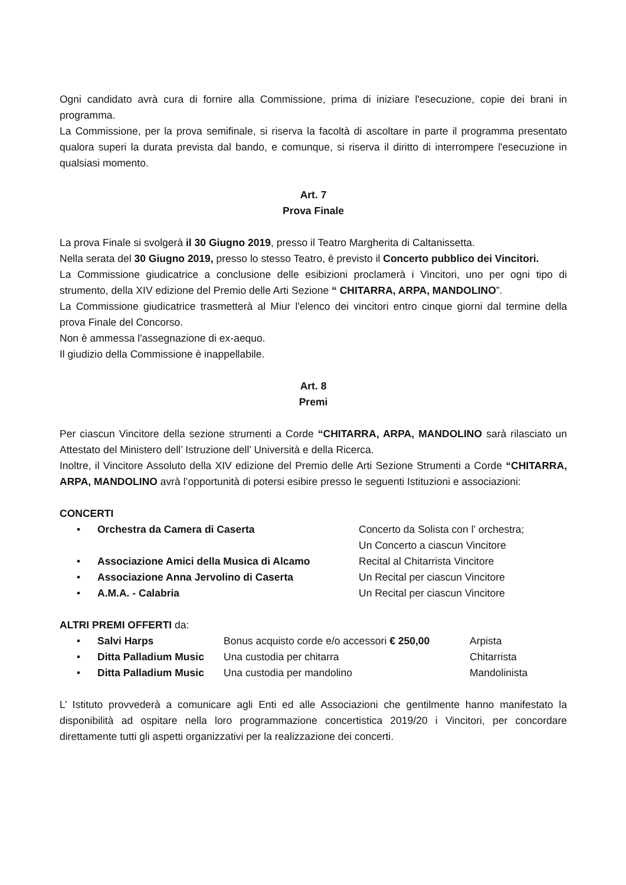Ogni candidato avrà cura di fornire alla Commissione, prima di iniziare l'esecuzione, copie dei brani in programma.
La Commissione, per la prova semifinale, si riserva la facoltà di ascoltare in parte il programma presentato qualora superi la durata prevista dal bando, e comunque, si riserva il diritto di interrompere l'esecuzione in qualsiasi momento.
Art. 7
Prova Finale
La prova Finale si svolgerà il 30 Giugno 2019, presso il Teatro Margherita di Caltanissetta.
Nella serata del 30 Giugno 2019, presso lo stesso Teatro, è previsto il Concerto pubblico dei Vincitori.
La Commissione giudicatrice a conclusione delle esibizioni proclamerà i Vincitori, uno per ogni tipo di strumento, della XIV edizione del Premio delle Arti Sezione “ CHITARRA, ARPA, MANDOLINO”.
La Commissione giudicatrice trasmetterà al Miur l'elenco dei vincitori entro cinque giorni dal termine della prova Finale del Concorso.
Non è ammessa l'assegnazione di ex-aequo.
Il giudizio della Commissione è inappellabile.
Art. 8
Premi
Per ciascun Vincitore della sezione strumenti a Corde “CHITARRA, ARPA, MANDOLINO sarà rilasciato un Attestato del Ministero dell’ Istruzione dell’ Università e della Ricerca.
Inoltre, il Vincitore Assoluto della XIV edizione del Premio delle Arti Sezione Strumenti a Corde “CHITARRA, ARPA, MANDOLINO avrà l’opportunità di potersi esibire presso le seguenti Istituzioni e associazioni:
CONCERTI
| • | Orchestra da Camera di Caserta | Concerto da Solista con l’ orchestra; Un Concerto a ciascun Vincitore |
| • | Associazione Amici della Musica di Alcamo | Recital al Chitarrista Vincitore |
| • | Associazione Anna Jervolino di Caserta | Un Recital per ciascun Vincitore |
| • | A.M.A. - Calabria | Un Recital per ciascun Vincitore |
ALTRI PREMI OFFERTI da:
| • | Salvi Harps | Bonus acquisto corde e/o accessori € 250,00 | Arpista |
| • | Ditta Palladium Music | Una custodia per chitarra | Chitarrista |
| • | Ditta Palladium Music | Una custodia per mandolino | Mandolinista |
L’ Istituto provvederà a comunicare agli Enti ed alle Associazioni che gentilmente hanno manifestato la disponibilità ad ospitare nella loro programmazione concertistica 2019/20 i Vincitori, per concordare direttamente tutti gli aspetti organizzativi per la realizzazione dei concerti.